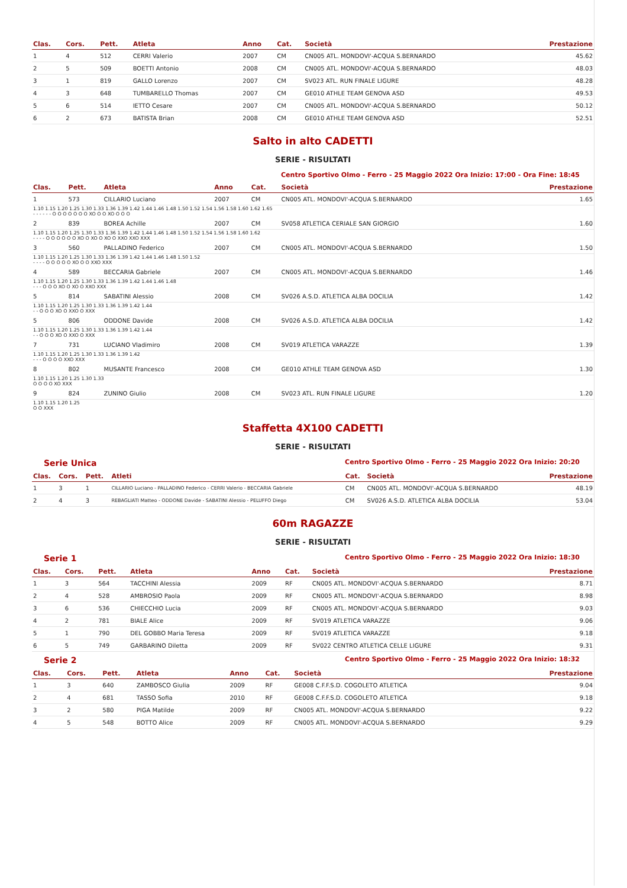| Clas. | Cors. | Pett. | Atleta | Anno | Cat. | Società | Prestazione |
| --- | --- | --- | --- | --- | --- | --- | --- |
| 1 | 4 | 512 | CERRI Valerio | 2007 | CM | CN005 ATL. MONDOVI'-ACQUA S.BERNARDO | 45.62 |
| 2 | 5 | 509 | BOETTI Antonio | 2008 | CM | CN005 ATL. MONDOVI'-ACQUA S.BERNARDO | 48.03 |
| 3 | 1 | 819 | GALLO Lorenzo | 2007 | CM | SV023 ATL. RUN FINALE LIGURE | 48.28 |
| 4 | 3 | 648 | TUMBARELLO Thomas | 2007 | CM | GE010 ATHLE TEAM GENOVA ASD | 49.53 |
| 5 | 6 | 514 | IETTO Cesare | 2007 | CM | CN005 ATL. MONDOVI'-ACQUA S.BERNARDO | 50.12 |
| 6 | 2 | 673 | BATISTA Brian | 2008 | CM | GE010 ATHLE TEAM GENOVA ASD | 52.51 |
Salto in alto CADETTI
SERIE - RISULTATI
Centro Sportivo Olmo - Ferro - 25 Maggio 2022 Ora Inizio: 17:00 - Ora Fine: 18:45
| Clas. | Pett. | Atleta | Anno | Cat. | Società | Prestazione |
| --- | --- | --- | --- | --- | --- | --- |
| 1 | 573 | CILLARIO Luciano | 2007 | CM | CN005 ATL. MONDOVI'-ACQUA S.BERNARDO | 1.65 |
| 1.10 1.15 1.20 1.25 1.30 1.33 1.36 1.39 1.42 1.44 1.46 1.48 1.50 1.52 1.54 1.56 1.58 1.60 1.62 1.65 - - - - - - O O O O O O O XO O O XO O O O | | | | | | |
| 2 | 839 | BOREA Achille | 2007 | CM | SV058 ATLETICA CERIALE SAN GIORGIO | 1.60 |
| 1.10 1.15 1.20 1.25 1.30 1.33 1.36 1.39 1.42 1.44 1.46 1.48 1.50 1.52 1.54 1.56 1.58 1.60 1.62 - - - - O O O O O O XO O XO O XO O XXO XXO XXX | | | | | | |
| 3 | 560 | PALLADINO Federico | 2007 | CM | CN005 ATL. MONDOVI'-ACQUA S.BERNARDO | 1.50 |
| 1.10 1.15 1.20 1.25 1.30 1.33 1.36 1.39 1.42 1.44 1.46 1.48 1.50 1.52 - - - - O O O O O XO O O XXO XXX | | | | | | |
| 4 | 589 | BECCARIA Gabriele | 2007 | CM | CN005 ATL. MONDOVI'-ACQUA S.BERNARDO | 1.46 |
| 1.10 1.15 1.20 1.25 1.30 1.33 1.36 1.39 1.42 1.44 1.46 1.48 - - - O O O XO O XO O XXO XXX | | | | | | |
| 5 | 814 | SABATINI Alessio | 2008 | CM | SV026 A.S.D. ATLETICA ALBA DOCILIA | 1.42 |
| 1.10 1.15 1.20 1.25 1.30 1.33 1.36 1.39 1.42 1.44 - - O O O XO O XXO O XXX | | | | | | |
| 5 | 806 | ODDONE Davide | 2008 | CM | SV026 A.S.D. ATLETICA ALBA DOCILIA | 1.42 |
| 1.10 1.15 1.20 1.25 1.30 1.33 1.36 1.39 1.42 1.44 - - O O O XO O XXO O XXX | | | | | | |
| 7 | 731 | LUCIANO Vladimiro | 2008 | CM | SV019 ATLETICA VARAZZE | 1.39 |
| 1.10 1.15 1.20 1.25 1.30 1.33 1.36 1.39 1.42 - - - O O O O XXO XXX | | | | | | |
| 8 | 802 | MUSANTE Francesco | 2008 | CM | GE010 ATHLE TEAM GENOVA ASD | 1.30 |
| 1.10 1.15 1.20 1.25 1.30 1.33 O O O O XO XXX | | | | | | |
| 9 | 824 | ZUNINO Giulio | 2008 | CM | SV023 ATL. RUN FINALE LIGURE | 1.20 |
| 1.10 1.15 1.20 1.25 O O XXX | | | | | | |
Staffetta 4X100 CADETTI
SERIE - RISULTATI
Serie Unica Centro Sportivo Olmo - Ferro - 25 Maggio 2022 Ora Inizio: 20:20
| Clas. | Cors. | Pett. | Atleti | Cat. | Società | Prestazione |
| --- | --- | --- | --- | --- | --- | --- |
| 1 | 3 | 1 | CILLARIO Luciano - PALLADINO Federico - CERRI Valerio - BECCARIA Gabriele | CM | CN005 ATL. MONDOVI'-ACQUA S.BERNARDO | 48.19 |
| 2 | 4 | 3 | REBAGLIATI Matteo - ODDONE Davide - SABATINI Alessio - PELUFFO Diego | CM | SV026 A.S.D. ATLETICA ALBA DOCILIA | 53.04 |
60m RAGAZZE
SERIE - RISULTATI
Serie 1 Centro Sportivo Olmo - Ferro - 25 Maggio 2022 Ora Inizio: 18:30
| Clas. | Cors. | Pett. | Atleta | Anno | Cat. | Società | Prestazione |
| --- | --- | --- | --- | --- | --- | --- | --- |
| 1 | 3 | 564 | TACCHINI Alessia | 2009 | RF | CN005 ATL. MONDOVI'-ACQUA S.BERNARDO | 8.71 |
| 2 | 4 | 528 | AMBROSIO Paola | 2009 | RF | CN005 ATL. MONDOVI'-ACQUA S.BERNARDO | 8.98 |
| 3 | 6 | 536 | CHIECCHIO Lucia | 2009 | RF | CN005 ATL. MONDOVI'-ACQUA S.BERNARDO | 9.03 |
| 4 | 2 | 781 | BIALE Alice | 2009 | RF | SV019 ATLETICA VARAZZE | 9.06 |
| 5 | 1 | 790 | DEL GOBBO Maria Teresa | 2009 | RF | SV019 ATLETICA VARAZZE | 9.18 |
| 6 | 5 | 749 | GARBARINO Diletta | 2009 | RF | SV022 CENTRO ATLETICA CELLE LIGURE | 9.31 |
Serie 2 Centro Sportivo Olmo - Ferro - 25 Maggio 2022 Ora Inizio: 18:32
| Clas. | Cors. | Pett. | Atleta | Anno | Cat. | Società | Prestazione |
| --- | --- | --- | --- | --- | --- | --- | --- |
| 1 | 3 | 640 | ZAMBOSCO Giulia | 2009 | RF | GE008 C.F.F.S.D. COGOLETO ATLETICA | 9.04 |
| 2 | 4 | 681 | TASSO Sofia | 2010 | RF | GE008 C.F.F.S.D. COGOLETO ATLETICA | 9.18 |
| 3 | 2 | 580 | PIGA Matilde | 2009 | RF | CN005 ATL. MONDOVI'-ACQUA S.BERNARDO | 9.22 |
| 4 | 5 | 548 | BOTTO Alice | 2009 | RF | CN005 ATL. MONDOVI'-ACQUA S.BERNARDO | 9.29 |